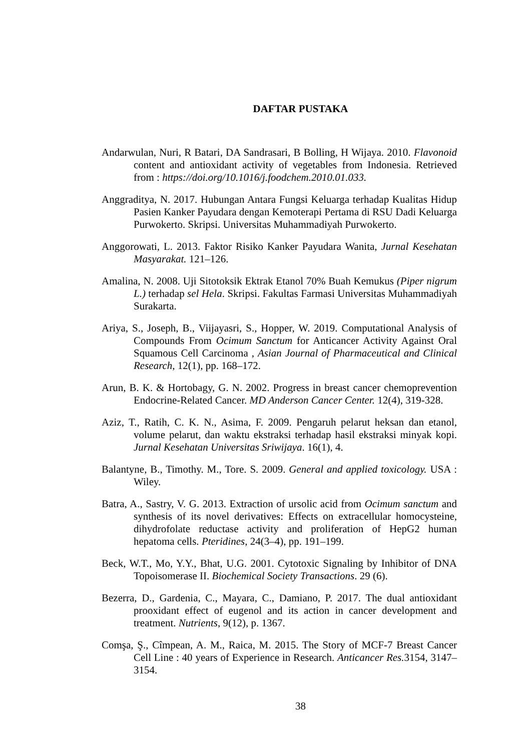DAFTAR PUSTAKA
Andarwulan, Nuri, R Batari, DA Sandrasari, B Bolling, H Wijaya. 2010. Flavonoid content and antioxidant activity of vegetables from Indonesia. Retrieved from : https://doi.org/10.1016/j.foodchem.2010.01.033.
Anggraditya, N. 2017. Hubungan Antara Fungsi Keluarga terhadap Kualitas Hidup Pasien Kanker Payudara dengan Kemoterapi Pertama di RSU Dadi Keluarga Purwokerto. Skripsi. Universitas Muhammadiyah Purwokerto.
Anggorowati, L. 2013. Faktor Risiko Kanker Payudara Wanita, Jurnal Kesehatan Masyarakat. 121–126.
Amalina, N. 2008. Uji Sitotoksik Ektrak Etanol 70% Buah Kemukus (Piper nigrum L.) terhadap sel Hela. Skripsi. Fakultas Farmasi Universitas Muhammadiyah Surakarta.
Ariya, S., Joseph, B., Viijayasri, S., Hopper, W. 2019. Computational Analysis of Compounds From Ocimum Sanctum for Anticancer Activity Against Oral Squamous Cell Carcinoma , Asian Journal of Pharmaceutical and Clinical Research, 12(1), pp. 168–172.
Arun, B. K. & Hortobagy, G. N. 2002. Progress in breast cancer chemoprevention Endocrine-Related Cancer. MD Anderson Cancer Center. 12(4), 319-328.
Aziz, T., Ratih, C. K. N., Asima, F. 2009. Pengaruh pelarut heksan dan etanol, volume pelarut, dan waktu ekstraksi terhadap hasil ekstraksi minyak kopi. Jurnal Kesehatan Universitas Sriwijaya. 16(1), 4.
Balantyne, B., Timothy. M., Tore. S. 2009. General and applied toxicology. USA : Wiley.
Batra, A., Sastry, V. G. 2013. Extraction of ursolic acid from Ocimum sanctum and synthesis of its novel derivatives: Effects on extracellular homocysteine, dihydrofolate reductase activity and proliferation of HepG2 human hepatoma cells. Pteridines, 24(3–4), pp. 191–199.
Beck, W.T., Mo, Y.Y., Bhat, U.G. 2001. Cytotoxic Signaling by Inhibitor of DNA Topoisomerase II. Biochemical Society Transactions. 29 (6).
Bezerra, D., Gardenia, C., Mayara, C., Damiano, P. 2017. The dual antioxidant prooxidant effect of eugenol and its action in cancer development and treatment. Nutrients, 9(12), p. 1367.
Comşa, Ş., Cîmpean, A. M., Raica, M. 2015. The Story of MCF-7 Breast Cancer Cell Line : 40 years of Experience in Research. Anticancer Res. 3154, 3147–3154.
38